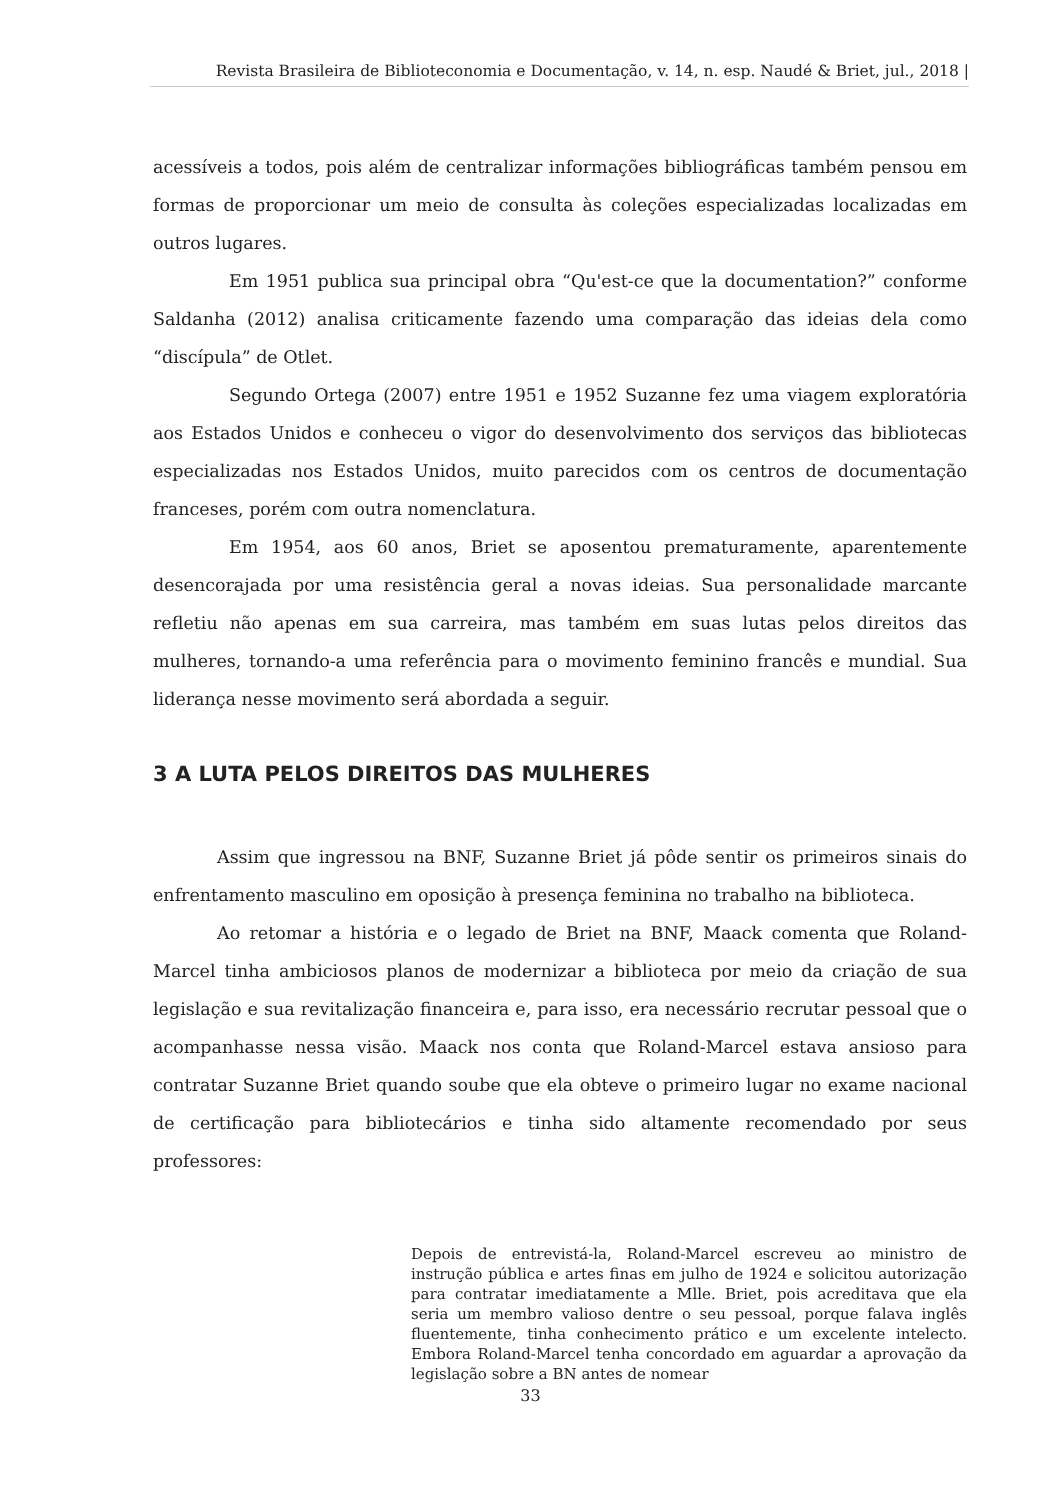Revista Brasileira de Biblioteconomia e Documentação, v. 14, n. esp. Naudé & Briet, jul., 2018 |
acessíveis a todos, pois além de centralizar informações bibliográficas também pensou em formas de proporcionar um meio de consulta às coleções especializadas localizadas em outros lugares.
Em 1951 publica sua principal obra “Qu'est-ce que la documentation?” conforme Saldanha (2012) analisa criticamente fazendo uma comparação das ideias dela como “discípula” de Otlet.
Segundo Ortega (2007) entre 1951 e 1952 Suzanne fez uma viagem exploratória aos Estados Unidos e conheceu o vigor do desenvolvimento dos serviços das bibliotecas especializadas nos Estados Unidos, muito parecidos com os centros de documentação franceses, porém com outra nomenclatura.
Em 1954, aos 60 anos, Briet se aposentou prematuramente, aparentemente desencorajada por uma resistência geral a novas ideias. Sua personalidade marcante refletiu não apenas em sua carreira, mas também em suas lutas pelos direitos das mulheres, tornando-a uma referência para o movimento feminino francês e mundial. Sua liderança nesse movimento será abordada a seguir.
3 A LUTA PELOS DIREITOS DAS MULHERES
Assim que ingressou na BNF, Suzanne Briet já pôde sentir os primeiros sinais do enfrentamento masculino em oposição à presença feminina no trabalho na biblioteca.
Ao retomar a história e o legado de Briet na BNF, Maack comenta que Roland-Marcel tinha ambiciosos planos de modernizar a biblioteca por meio da criação de sua legislação e sua revitalização financeira e, para isso, era necessário recrutar pessoal que o acompanhasse nessa visão. Maack nos conta que Roland-Marcel estava ansioso para contratar Suzanne Briet quando soube que ela obteve o primeiro lugar no exame nacional de certificação para bibliotecários e tinha sido altamente recomendado por seus professores:
Depois de entrevistá-la, Roland-Marcel escreveu ao ministro de instrução pública e artes finas em julho de 1924 e solicitou autorização para contratar imediatamente a Mlle. Briet, pois acreditava que ela seria um membro valioso dentre o seu pessoal, porque falava inglês fluentemente, tinha conhecimento prático e um excelente intelecto. Embora Roland-Marcel tenha concordado em aguardar a aprovação da legislação sobre a BN antes de nomear
33